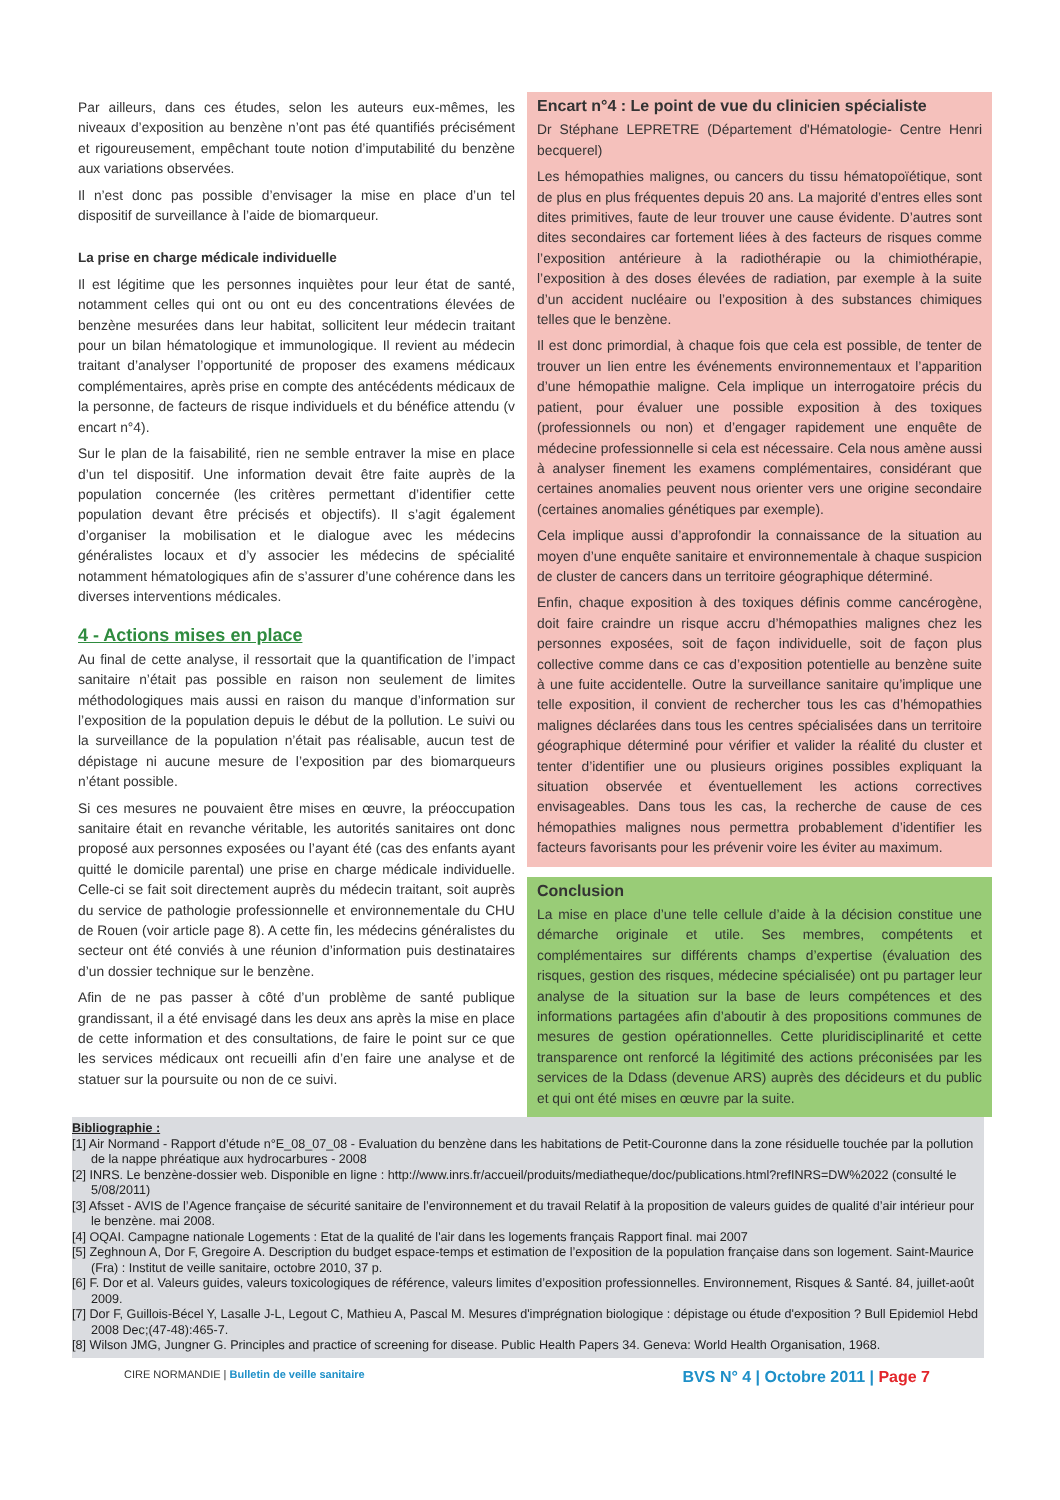Par ailleurs, dans ces études, selon les auteurs eux-mêmes, les niveaux d’exposition au benzène n’ont pas été quantifiés précisément et rigoureusement, empêchant toute notion d’imputabilité du benzène aux variations observées.
Il n’est donc pas possible d’envisager la mise en place d’un tel dispositif de surveillance à l’aide de biomarqueur.
La prise en charge médicale individuelle
Il est légitime que les personnes inquiètes pour leur état de santé, notamment celles qui ont ou ont eu des concentrations élevées de benzène mesurées dans leur habitat, sollicitent leur médecin traitant pour un bilan hématologique et immunologique. Il revient au médecin traitant d’analyser l’opportunité de proposer des examens médicaux complémentaires, après prise en compte des antécédents médicaux de la personne, de facteurs de risque individuels et du bénéfice attendu (v encart n°4).
Sur le plan de la faisabilité, rien ne semble entraver la mise en place d’un tel dispositif. Une information devait être faite auprès de la population concernée (les critères permettant d’identifier cette population devant être précisés et objectifs). Il s’agit également d’organiser la mobilisation et le dialogue avec les médecins généralistes locaux et d’y associer les médecins de spécialité notamment hématologiques afin de s’assurer d’une cohérence dans les diverses interventions médicales.
4 - Actions mises en place
Au final de cette analyse, il ressortait que la quantification de l’impact sanitaire n’était pas possible en raison non seulement de limites méthodologiques mais aussi en raison du manque d’information sur l’exposition de la population depuis le début de la pollution. Le suivi ou la surveillance de la population n’était pas réalisable, aucun test de dépistage ni aucune mesure de l’exposition par des biomarqueurs n’étant possible.
Si ces mesures ne pouvaient être mises en œuvre, la préoccupation sanitaire était en revanche véritable, les autorités sanitaires ont donc proposé aux personnes exposées ou l’ayant été (cas des enfants ayant quitté le domicile parental) une prise en charge médicale individuelle. Celle-ci se fait soit directement auprès du médecin traitant, soit auprès du service de pathologie professionnelle et environnementale du CHU de Rouen (voir article page 8). A cette fin, les médecins généralistes du secteur ont été conviés à une réunion d’information puis destinataires d’un dossier technique sur le benzène.
Afin de ne pas passer à côté d’un problème de santé publique grandissant, il a été envisagé dans les deux ans après la mise en place de cette information et des consultations, de faire le point sur ce que les services médicaux ont recueilli afin d’en faire une analyse et de statuer sur la poursuite ou non de ce suivi.
Encart n°4 : Le point de vue du clinicien spécialiste
Dr Stéphane LEPRETRE (Département d'Hématologie- Centre Henri becquerel)
Les hémopathies malignes, ou cancers du tissu hématopoïétique, sont de plus en plus fréquentes depuis 20 ans. La majorité d’entres elles sont dites primitives, faute de leur trouver une cause évidente. D’autres sont dites secondaires car fortement liées à des facteurs de risques comme l’exposition antérieure à la radiothérapie ou la chimiothérapie, l’exposition à des doses élevées de radiation, par exemple à la suite d’un accident nucléaire ou l’exposition à des substances chimiques telles que le benzène.
Il est donc primordial, à chaque fois que cela est possible, de tenter de trouver un lien entre les événements environnementaux et l’apparition d’une hémopathie maligne. Cela implique un interrogatoire précis du patient, pour évaluer une possible exposition à des toxiques (professionnels ou non) et d’engager rapidement une enquête de médecine professionnelle si cela est nécessaire. Cela nous amène aussi à analyser finement les examens complémentaires, considérant que certaines anomalies peuvent nous orienter vers une origine secondaire (certaines anomalies génétiques par exemple).
Cela implique aussi d’approfondir la connaissance de la situation au moyen d’une enquête sanitaire et environnementale à chaque suspicion de cluster de cancers dans un territoire géographique déterminé.
Enfin, chaque exposition à des toxiques définis comme cancérogène, doit faire craindre un risque accru d’hémopathies malignes chez les personnes exposées, soit de façon individuelle, soit de façon plus collective comme dans ce cas d’exposition potentielle au benzène suite à une fuite accidentelle. Outre la surveillance sanitaire qu’implique une telle exposition, il convient de rechercher tous les cas d’hémopathies malignes déclarées dans tous les centres spécialisées dans un territoire géographique déterminé pour vérifier et valider la réalité du cluster et tenter d’identifier une ou plusieurs origines possibles expliquant la situation observée et éventuellement les actions correctives envisageables. Dans tous les cas, la recherche de cause de ces hémopathies malignes nous permettra probablement d’identifier les facteurs favorisants pour les prévenir voire les éviter au maximum.
Conclusion
La mise en place d’une telle cellule d’aide à la décision constitue une démarche originale et utile. Ses membres, compétents et complémentaires sur différents champs d’expertise (évaluation des risques, gestion des risques, médecine spécialisée) ont pu partager leur analyse de la situation sur la base de leurs compétences et des informations partagées afin d’aboutir à des propositions communes de mesures de gestion opérationnelles. Cette pluridisciplinarité et cette transparence ont renforcé la légitimité des actions préconisées par les services de la Ddass (devenue ARS) auprès des décideurs et du public et qui ont été mises en œuvre par la suite.
Bibliographie :
[1] Air Normand - Rapport d’étude n°E_08_07_08 - Evaluation du benzène dans les habitations de Petit-Couronne dans la zone résiduelle touchée par la pollution de la nappe phréatique aux hydrocarbures - 2008
[2] INRS. Le benzène-dossier web. Disponible en ligne : http://www.inrs.fr/accueil/produits/mediatheque/doc/publications.html?refINRS=DW%2022 (consulté le 5/08/2011)
[3] Afsset - AVIS de l’Agence française de sécurité sanitaire de l’environnement et du travail Relatif à la proposition de valeurs guides de qualité d’air intérieur pour le benzène. mai 2008.
[4] OQAI. Campagne nationale Logements : Etat de la qualité de l'air dans les logements français Rapport final. mai 2007
[5] Zeghnoun A, Dor F, Gregoire A. Description du budget espace-temps et estimation de l’exposition de la population française dans son logement. Saint-Maurice (Fra) : Institut de veille sanitaire, octobre 2010, 37 p.
[6] F. Dor et al. Valeurs guides, valeurs toxicologiques de référence, valeurs limites d’exposition professionnelles. Environnement, Risques & Santé. 84, juillet-août 2009.
[7] Dor F, Guillois-Bécel Y, Lasalle J-L, Legout C, Mathieu A, Pascal M. Mesures d'imprégnation biologique : dépistage ou étude d'exposition ? Bull Epidemiol Hebd 2008 Dec;(47-48):465-7.
[8] Wilson JMG, Jungner G. Principles and practice of screening for disease. Public Health Papers 34. Geneva: World Health Organisation, 1968.
CIRE NORMANDIE | Bulletin de veille sanitaire BVS N° 4 | Octobre 2011 | Page 7